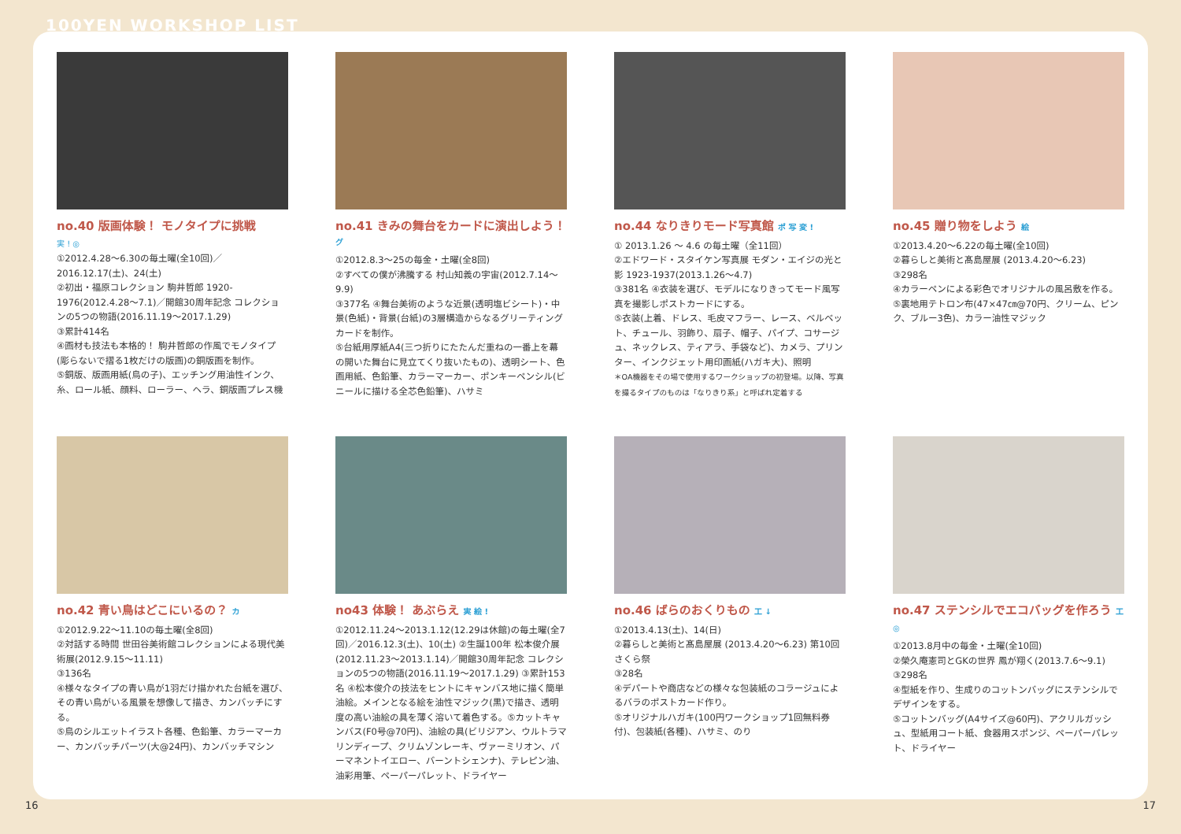100YEN WORKSHOP LIST
no.40 版画体験！ モノタイプに挑戦
実 ! ◎
①2012.4.28〜6.30の毎土曜(全10回)／2016.12.17(土)、24(土)
②初出・福原コレクション 駒井哲郎 1920-1976(2012.4.28〜7.1)／開館30周年記念 コレクションの5つの物語(2016.11.19〜2017.1.29)
③累計414名
④画材も技法も本格的！ 駒井哲郎の作風でモノタイプ(彫らないで摺る1枚だけの版画)の銅版画を制作。
⑤銅版、版画用紙(鳥の子)、エッチング用油性インク、糸、ロール紙、顔料、ローラー、ヘラ、銅版画プレス機
no.41 きみの舞台をカードに演出しよう！ グ
①2012.8.3〜25の毎金・土曜(全8回)
②すべての僕が沸騰する 村山知義の宇宙(2012.7.14〜9.9)
③377名 ④舞台美術のような近景(透明塩ビシート)・中景(色紙)・背景(台紙)の3層構造からなるグリーティングカードを制作。
⑤台紙用厚紙A4(三つ折りにたたんだ重ねの一番上を幕の開いた舞台に見立てくり抜いたもの)、透明シート、色画用紙、色鉛筆、カラーマーカー、ポンキーペンシル(ビニールに描ける全芯色鉛筆)、ハサミ
no.44 なりきりモード写真館 ポ 写 変 !
① 2013.1.26 〜 4.6 の毎土曜（全11回）
②エドワード・スタイケン写真展 モダン・エイジの光と影 1923-1937(2013.1.26〜4.7)
③381名 ④衣装を選び、モデルになりきってモード風写真を撮影しポストカードにする。
⑤衣装(上着、ドレス、毛皮マフラー、レース、ベルベット、チュール、羽飾り、扇子、帽子、パイプ、コサージュ、ネックレス、ティアラ、手袋など)、カメラ、プリンター、インクジェット用印画紙(ハガキ大)、照明
＊OA機器をその場で使用するワークショップの初登場。以降、写真を撮るタイプのものは「なりきり系」と呼ばれ定着する
no.45 贈り物をしよう 絵
①2013.4.20〜6.22の毎土曜(全10回)
②暮らしと美術と髙島屋展 (2013.4.20〜6.23)
③298名
④カラーペンによる彩色でオリジナルの風呂敷を作る。
⑤裏地用テトロン布(47×47㎝@70円、クリーム、ピンク、ブルー3色)、カラー油性マジック
no.42 青い鳥はどこにいるの？ カ
①2012.9.22〜11.10の毎土曜(全8回)
②対話する時間 世田谷美術館コレクションによる現代美術展(2012.9.15〜11.11)
③136名
④様々なタイプの青い鳥が1羽だけ描かれた台紙を選び、その青い鳥がいる風景を想像して描き、カンバッチにする。
⑤鳥のシルエットイラスト各種、色鉛筆、カラーマーカー、カンバッチパーツ(大@24円)、カンバッチマシン
no43 体験！ あぶらえ 実 絵 !
①2012.11.24〜2013.1.12(12.29は休館)の毎土曜(全7回)／2016.12.3(土)、10(土) ②生誕100年 松本俊介展(2012.11.23〜2013.1.14)／開館30周年記念 コレクションの5つの物語(2016.11.19〜2017.1.29) ③累計153名 ④松本俊介の技法をヒントにキャンバス地に描く簡単油絵。メインとなる絵を油性マジック(黒)で描き、透明度の高い油絵の具を薄く溶いて着色する。⑤カットキャンバス(F0号@70円)、油絵の具(ビリジアン、ウルトラマリンディープ、クリムゾンレーキ、ヴァーミリオン、パーマネントイエロー、バーントシェンナ)、テレピン油、油彩用筆、ペーパーパレット、ドライヤー
no.46 ばらのおくりもの 工 ↓
①2013.4.13(土)、14(日)
②暮らしと美術と髙島屋展 (2013.4.20〜6.23) 第10回さくら祭
③28名
④デパートや商店などの様々な包装紙のコラージュによるバラのポストカード作り。
⑤オリジナルハガキ(100円ワークショップ1回無料券付)、包装紙(各種)、ハサミ、のり
no.47 ステンシルでエコバッグを作ろう 工 ◎
①2013.8月中の毎金・土曜(全10回)
②榮久庵憲司とGKの世界 鳳が翔く(2013.7.6〜9.1)
③298名
④型紙を作り、生成りのコットンバッグにステンシルでデザインをする。
⑤コットンバッグ(A4サイズ@60円)、アクリルガッシュ、型紙用コート紙、食器用スポンジ、ペーパーパレット、ドライヤー
16 17